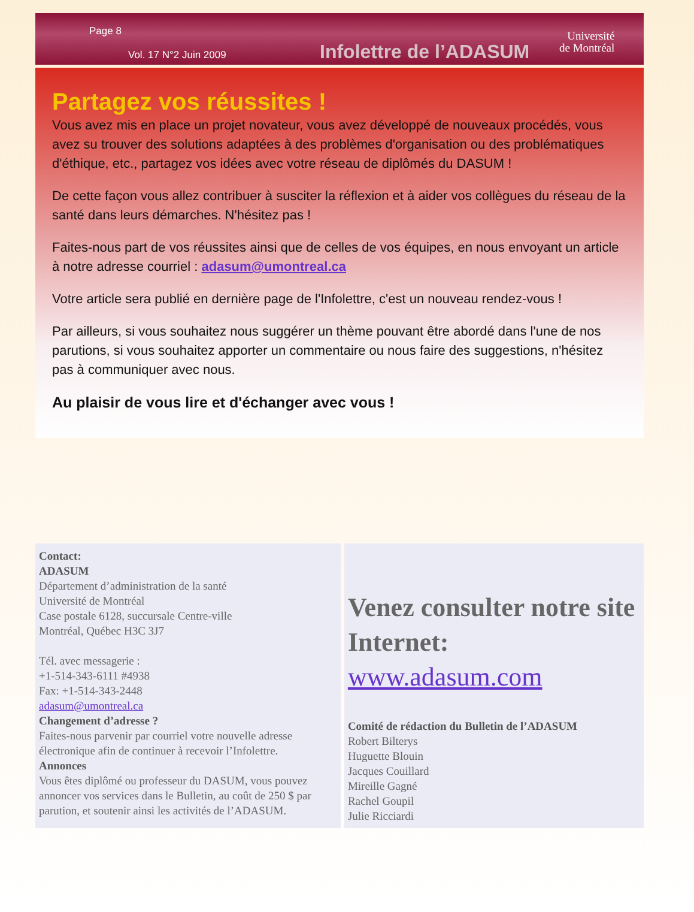Page 8
Vol. 17 N°2 Juin 2009
Infolettre de l’ADASUM
Université
de Montréal
Partagez vos réussites !
Vous avez mis en place un projet novateur, vous avez développé de nouveaux procédés, vous avez su trouver des solutions adaptées à des problèmes d'organisation ou des problématiques d'éthique, etc., partagez vos idées avec votre réseau de diplômés du DASUM !
De cette façon vous allez contribuer à susciter la réflexion et à aider vos collègues du réseau de la santé dans leurs démarches. N'hésitez pas !
Faites-nous part de vos réussites ainsi que de celles de vos équipes, en nous envoyant un article à notre adresse courriel : adasum@umontreal.ca
Votre article sera publié en dernière page de l'Infolettre, c'est un nouveau rendez-vous !
Par ailleurs, si vous souhaitez nous suggérer un thème pouvant être abordé dans l'une de nos parutions, si vous souhaitez apporter un commentaire ou nous faire des suggestions, n'hésitez pas à communiquer avec nous.
Au plaisir de vous lire et d'échanger avec vous !
Contact:
ADASUM
Département d’administration de la santé
Université de Montréal
Case postale 6128, succursale Centre-ville
Montréal, Québec H3C 3J7
Tél. avec messagerie :
+1-514-343-6111 #4938
Fax: +1-514-343-2448
adasum@umontreal.ca
Changement d’adresse ?
Faites-nous parvenir par courriel votre nouvelle adresse électronique afin de continuer à recevoir l’Infolettre.
Annonces
Vous êtes diplômé ou professeur du DASUM, vous pouvez annoncer vos services dans le Bulletin, au coût de 250 $ par parution, et soutenir ainsi les activités de l’ADASUM.
Venez consulter notre site Internet:
www.adasum.com
Comité de rédaction du Bulletin de l’ADASUM
Robert Bilterys
Huguette Blouin
Jacques Couillard
Mireille Gagné
Rachel Goupil
Julie Ricciardi